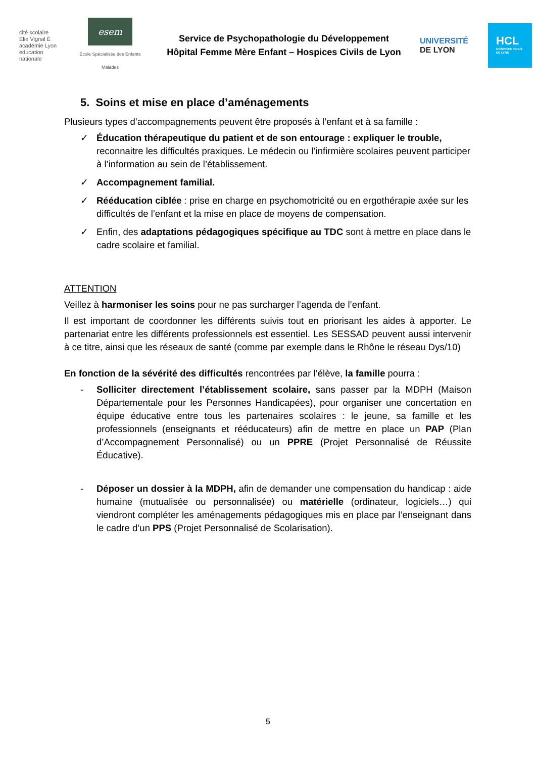cité scolaire
Elie Vignal É
académie Lyon
éducation nationale
esem
École Spécialisée des Enfants Malades
Service de Psychopathologie du Développement
Hôpital Femme Mère Enfant – Hospices Civils de Lyon
UNIVERSITÉ
DE LYON
HCL
HOSPICES CIVILS DE LYON
5. Soins et mise en place d’aménagements
Plusieurs types d’accompagnements peuvent être proposés à l’enfant et à sa famille :
✓ Éducation thérapeutique du patient et de son entourage : expliquer le trouble, reconnaitre les difficultés praxiques. Le médecin ou l’infirmière scolaires peuvent participer à l’information au sein de l’établissement.
✓ Accompagnement familial.
✓ Rééducation ciblée : prise en charge en psychomotricité ou en ergothérapie axée sur les difficultés de l’enfant et la mise en place de moyens de compensation.
✓ Enfin, des adaptations pédagogiques spécifique au TDC sont à mettre en place dans le cadre scolaire et familial.
ATTENTION
Veillez à harmoniser les soins pour ne pas surcharger l’agenda de l’enfant.
Il est important de coordonner les différents suivis tout en priorisant les aides à apporter. Le partenariat entre les différents professionnels est essentiel. Les SESSAD peuvent aussi intervenir à ce titre, ainsi que les réseaux de santé (comme par exemple dans le Rhône le réseau Dys/10)
En fonction de la sévérité des difficultés rencontrées par l’élève, la famille pourra :
- Solliciter directement l’établissement scolaire, sans passer par la MDPH (Maison Départementale pour les Personnes Handicapées), pour organiser une concertation en équipe éducative entre tous les partenaires scolaires : le jeune, sa famille et les professionnels (enseignants et rééducateurs) afin de mettre en place un PAP (Plan d’Accompagnement Personnalisé) ou un PPRE (Projet Personnalisé de Réussite Éducative).
- Déposer un dossier à la MDPH, afin de demander une compensation du handicap : aide humaine (mutualisée ou personnalisée) ou matérielle (ordinateur, logiciels…) qui viendront compléter les aménagements pédagogiques mis en place par l’enseignant dans le cadre d’un PPS (Projet Personnalisé de Scolarisation).
5